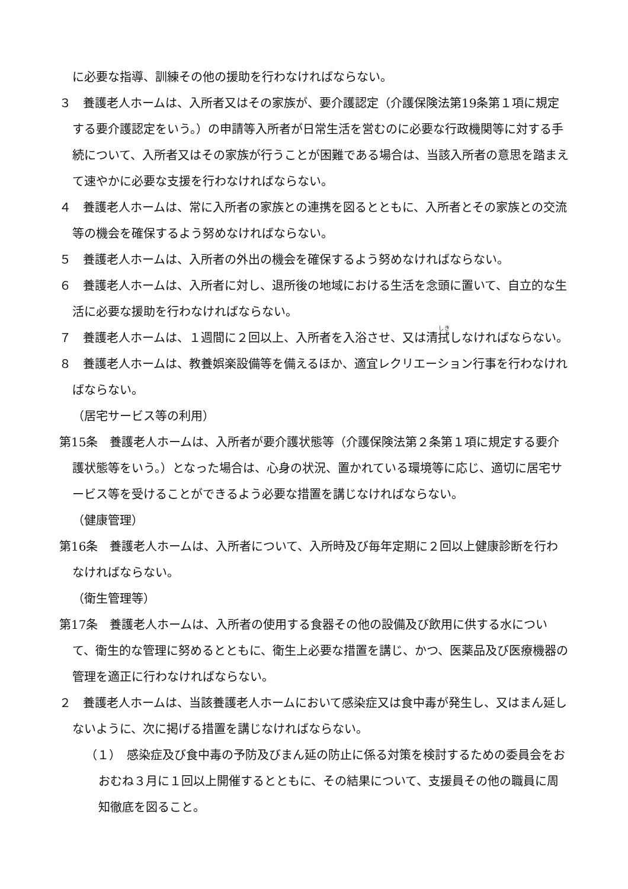に必要な指導、訓練その他の援助を行わなければならない。
３　養護老人ホームは、入所者又はその家族が、要介護認定（介護保険法第19条第１項に規定する要介護認定をいう。）の申請等入所者が日常生活を営むのに必要な行政機関等に対する手続について、入所者又はその家族が行うことが困難である場合は、当該入所者の意思を踏まえて速やかに必要な支援を行わなければならない。
４　養護老人ホームは、常に入所者の家族との連携を図るとともに、入所者とその家族との交流等の機会を確保するよう努めなければならない。
５　養護老人ホームは、入所者の外出の機会を確保するよう努めなければならない。
６　養護老人ホームは、入所者に対し、退所後の地域における生活を念頭に置いて、自立的な生活に必要な援助を行わなければならない。
７　養護老人ホームは、１週間に２回以上、入所者を入浴させ、又は清拭しなければならない。
８　養護老人ホームは、教養娯楽設備等を備えるほか、適宜レクリエーション行事を行わなければならない。
（居宅サービス等の利用）
第15条　養護老人ホームは、入所者が要介護状態等（介護保険法第２条第１項に規定する要介護状態等をいう。）となった場合は、心身の状況、置かれている環境等に応じ、適切に居宅サービス等を受けることができるよう必要な措置を講じなければならない。
（健康管理）
第16条　養護老人ホームは、入所者について、入所時及び毎年定期に２回以上健康診断を行わなければならない。
（衛生管理等）
第17条　養護老人ホームは、入所者の使用する食器その他の設備及び飲用に供する水について、衛生的な管理に努めるとともに、衛生上必要な措置を講じ、かつ、医薬品及び医療機器の管理を適正に行わなければならない。
２　養護老人ホームは、当該養護老人ホームにおいて感染症又は食中毒が発生し、又はまん延しないように、次に掲げる措置を講じなければならない。
（１）　感染症及び食中毒の予防及びまん延の防止に係る対策を検討するための委員会をおおむね３月に１回以上開催するとともに、その結果について、支援員その他の職員に周知徹底を図ること。